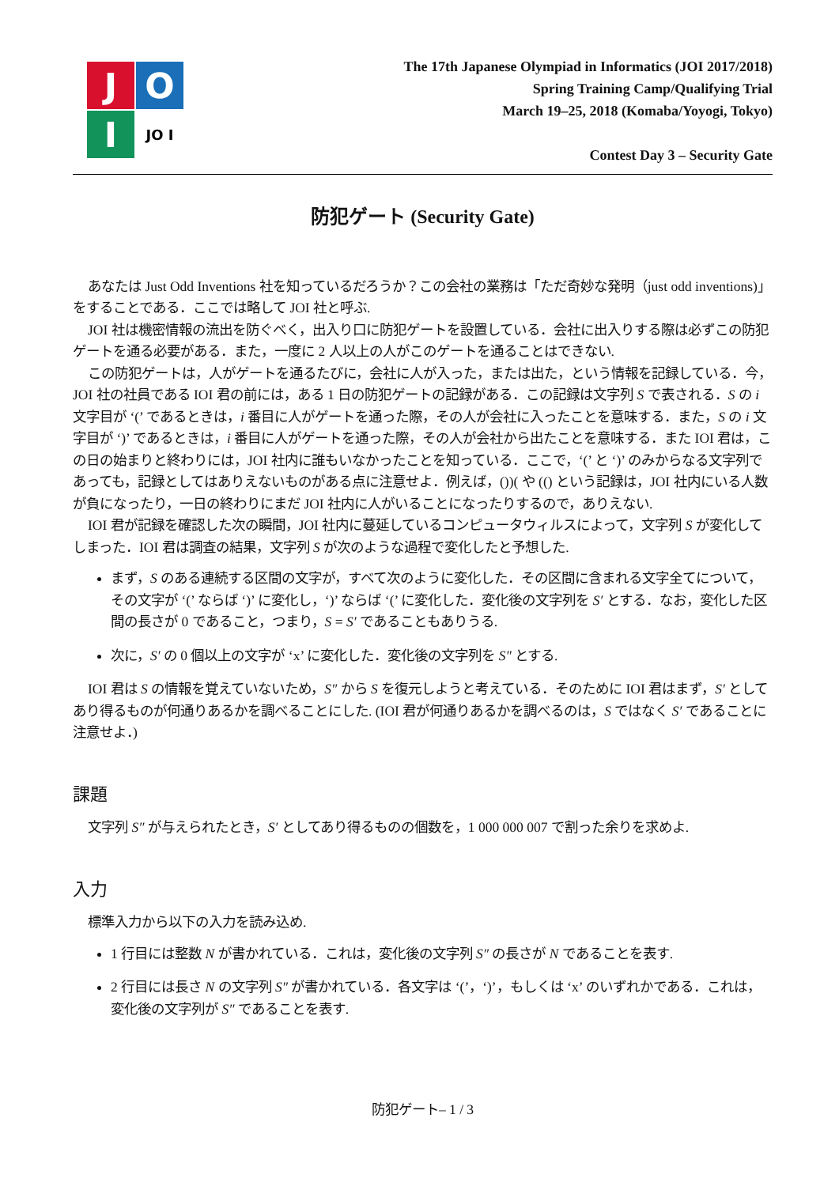J
O
I
JO I
The 17th Japanese Olympiad in Informatics (JOI 2017/2018)
Spring Training Camp/Qualifying Trial
March 19–25, 2018 (Komaba/Yoyogi, Tokyo)
Contest Day 3 – Security Gate
防犯ゲート (Security Gate)
あなたは Just Odd Inventions 社を知っているだろうか？この会社の業務は「ただ奇妙な発明（just odd inventions)」をすることである．ここでは略して JOI 社と呼ぶ.
JOI 社は機密情報の流出を防ぐべく，出入り口に防犯ゲートを設置している．会社に出入りする際は必ずこの防犯ゲートを通る必要がある．また，一度に 2 人以上の人がこのゲートを通ることはできない.
この防犯ゲートは，人がゲートを通るたびに，会社に人が入った，または出た，という情報を記録している．今，JOI 社の社員である IOI 君の前には，ある 1 日の防犯ゲートの記録がある．この記録は文字列 S で表される．S の i 文字目が ‘(’ であるときは，i 番目に人がゲートを通った際，その人が会社に入ったことを意味する．また，S の i 文字目が ‘)’ であるときは，i 番目に人がゲートを通った際，その人が会社から出たことを意味する．また IOI 君は，この日の始まりと終わりには，JOI 社内に誰もいなかったことを知っている．ここで，‘(’ と ‘)’ のみからなる文字列であっても，記録としてはありえないものがある点に注意せよ．例えば，())( や (() という記録は，JOI 社内にいる人数が負になったり，一日の終わりにまだ JOI 社内に人がいることになったりするので，ありえない.
IOI 君が記録を確認した次の瞬間，JOI 社内に蔓延しているコンピュータウィルスによって，文字列 S が変化してしまった．IOI 君は調査の結果，文字列 S が次のような過程で変化したと予想した.
まず，S のある連続する区間の文字が，すべて次のように変化した．その区間に含まれる文字全てについて，その文字が ‘(’ ならば ‘)’ に変化し，‘)’ ならば ‘(’ に変化した．変化後の文字列を S′ とする．なお，変化した区間の長さが 0 であること，つまり，S = S′ であることもありうる.
次に，S′ の 0 個以上の文字が ‘x’ に変化した．変化後の文字列を S″ とする.
IOI 君は S の情報を覚えていないため，S″ から S を復元しようと考えている．そのために IOI 君はまず，S′ としてあり得るものが何通りあるかを調べることにした. (IOI 君が何通りあるかを調べるのは，S ではなく S′ であることに注意せよ．)
課題
文字列 S″ が与えられたとき，S′ としてあり得るものの個数を，1 000 000 007 で割った余りを求めよ.
入力
標準入力から以下の入力を読み込め.
1 行目には整数 N が書かれている．これは，変化後の文字列 S″ の長さが N であることを表す.
2 行目には長さ N の文字列 S″ が書かれている．各文字は ‘(’，‘)’，もしくは ‘x’ のいずれかである．これは，変化後の文字列が S″ であることを表す.
防犯ゲート– 1 / 3